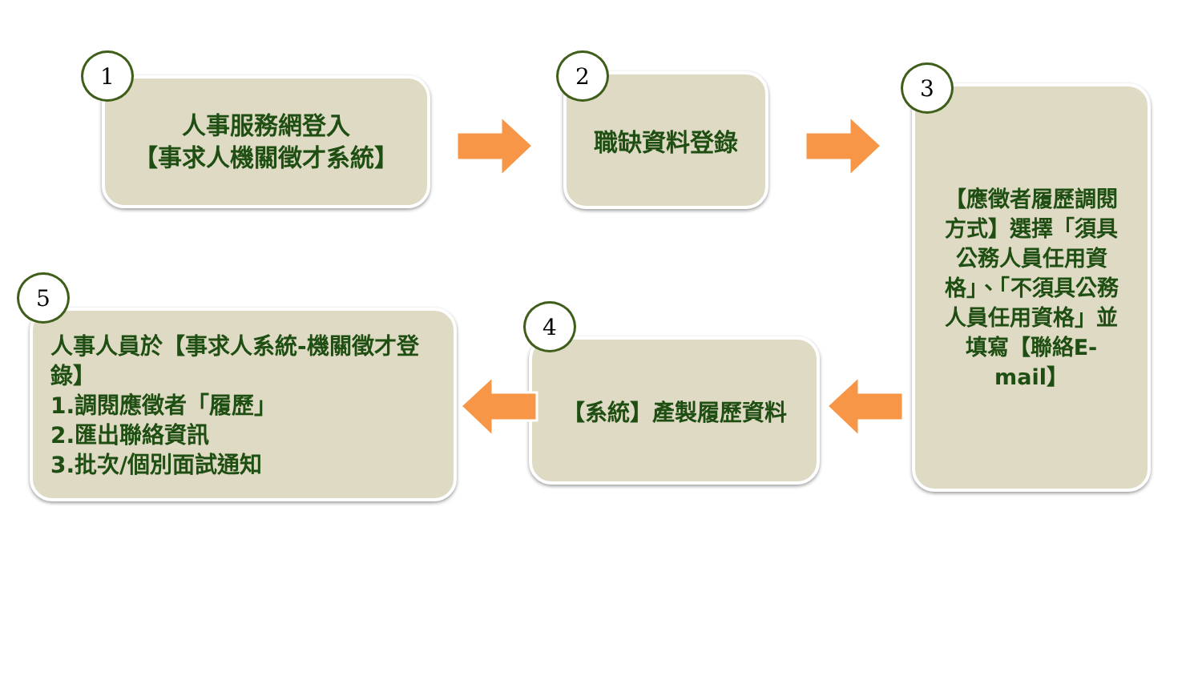人事服務網登入
【事求人機關徵才系統】
1
職缺資料登錄
2
【應徵者履歷調閱方式】選擇「須具公務人員任用資格」、「不須具公務人員任用資格」並填寫【聯絡E-mail】
3
【系統】產製履歷資料
4
人事人員於【事求人系統-機關徵才登錄】
1.調閱應徵者「履歷」
2.匯出聯絡資訊
3.批次/個別面試通知
5